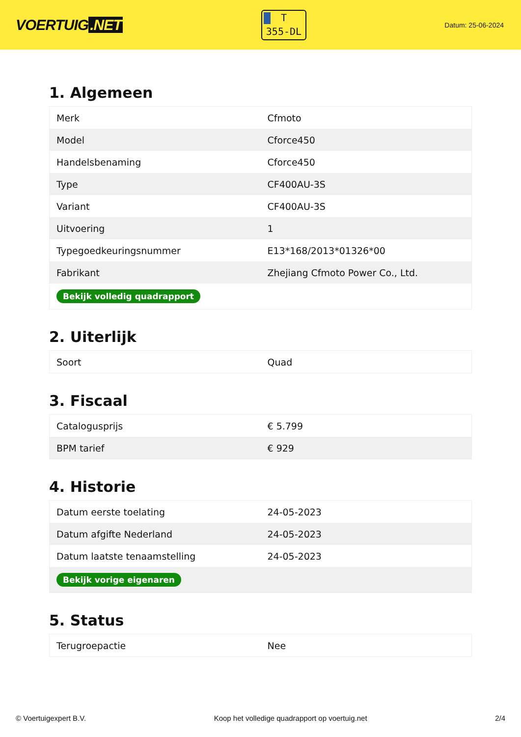VOERTUIG.NET
T
355-DL
Datum: 25-06-2024
1. Algemeen
| Merk | Cfmoto |
| Model | Cforce450 |
| Handelsbenaming | Cforce450 |
| Type | CF400AU-3S |
| Variant | CF400AU-3S |
| Uitvoering | 1 |
| Typegoedkeuringsnummer | E13*168/2013*01326*00 |
| Fabrikant | Zhejiang Cfmoto Power Co., Ltd. |
| Bekijk volledig quadrapport | |
2. Uiterlijk
| Soort | Quad |
3. Fiscaal
| Catalogusprijs | € 5.799 |
| BPM tarief | € 929 |
4. Historie
| Datum eerste toelating | 24-05-2023 |
| Datum afgifte Nederland | 24-05-2023 |
| Datum laatste tenaamstelling | 24-05-2023 |
| Bekijk vorige eigenaren | |
5. Status
| Terugroepactie | Nee |
© Voertuigexpert B.V. Koop het volledige quadrapport op voertuig.net 2/4